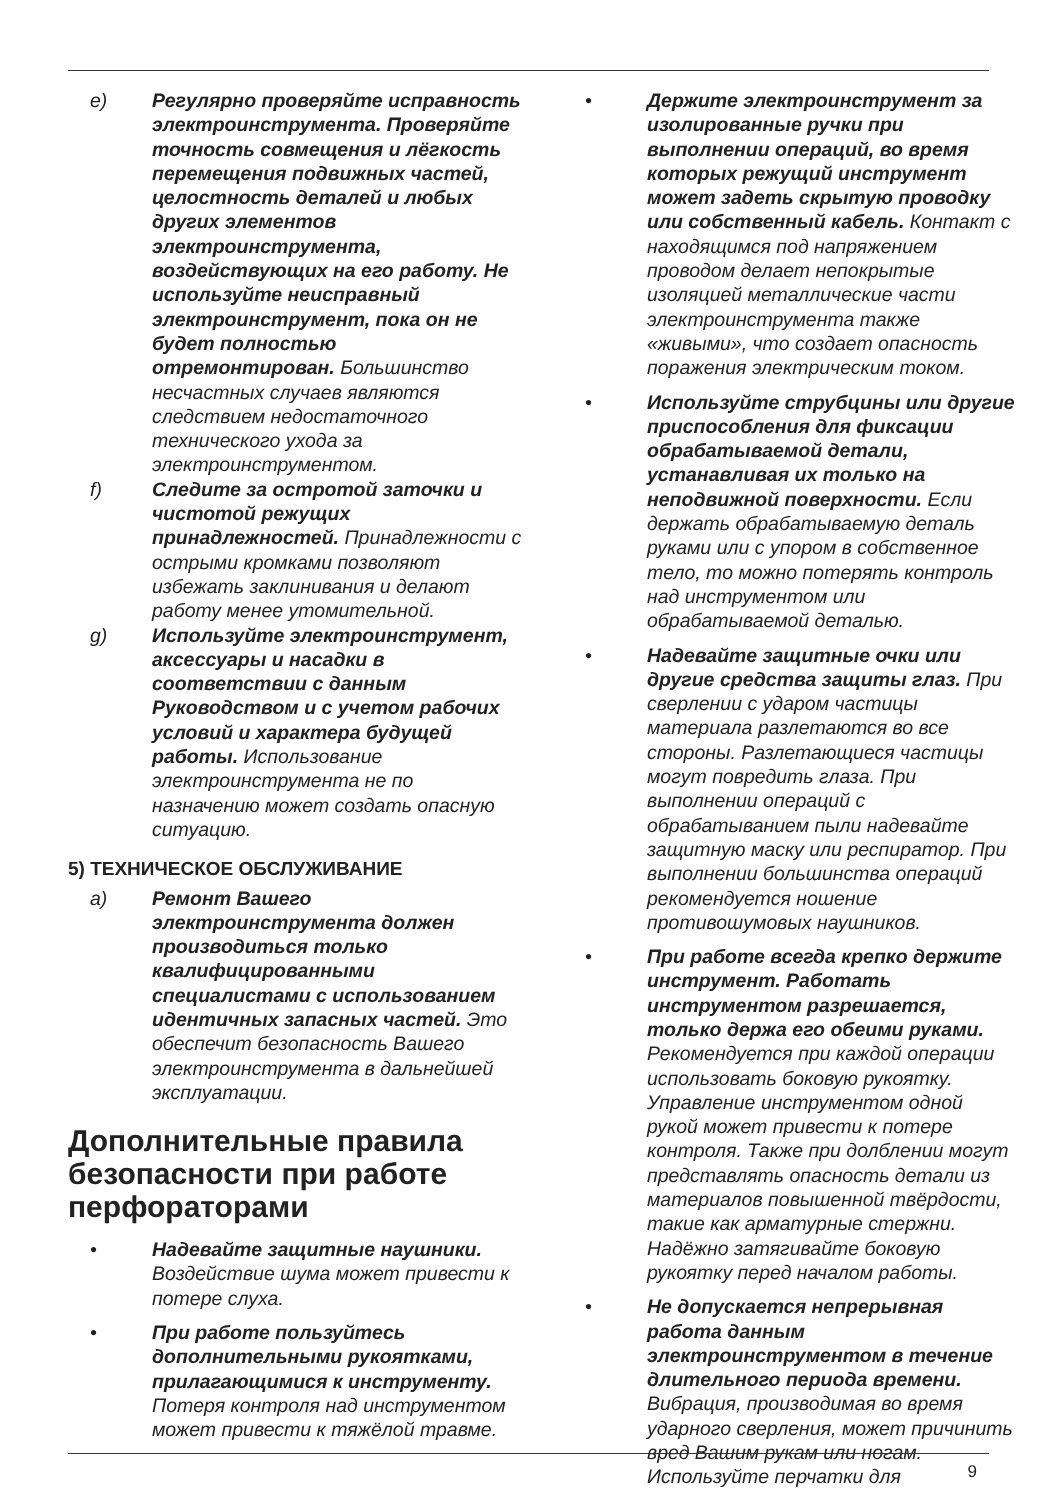e) Регулярно проверяйте исправность электроинструмента. Проверяйте точность совмещения и лёгкость перемещения подвижных частей, целостность деталей и любых других элементов электроинструмента, воздействующих на его работу. Не используйте неисправный электроинструмент, пока он не будет полностью отремонтирован. Большинство несчастных случаев являются следствием недостаточного технического ухода за электроинструментом.
f) Следите за остротой заточки и чистотой режущих принадлежностей. Принадлежности с острыми кромками позволяют избежать заклинивания и делают работу менее утомительной.
g) Используйте электроинструмент, аксессуары и насадки в соответствии с данным Руководством и с учетом рабочих условий и характера будущей работы. Использование электроинструмента не по назначению может создать опасную ситуацию.
5) ТЕХНИЧЕСКОЕ ОБСЛУЖИВАНИЕ
a) Ремонт Вашего электроинструмента должен производиться только квалифицированными специалистами с использованием идентичных запасных частей. Это обеспечит безопасность Вашего электроинструмента в дальнейшей эксплуатации.
Дополнительные правила безопасности при работе перфораторами
• Надевайте защитные наушники. Воздействие шума может привести к потере слуха.
• При работе пользуйтесь дополнительными рукоятками, прилагающимися к инструменту. Потеря контроля над инструментом может привести к тяжёлой травме.
• Держите электроинструмент за изолированные ручки при выполнении операций, во время которых режущий инструмент может задеть скрытую проводку или собственный кабель. Контакт с находящимся под напряжением проводом делает непокрытые изоляцией металлические части электроинструмента также «живыми», что создает опасность поражения электрическим током.
• Используйте струбцины или другие приспособления для фиксации обрабатываемой детали, устанавливая их только на неподвижной поверхности. Если держать обрабатываемую деталь руками или с упором в собственное тело, то можно потерять контроль над инструментом или обрабатываемой деталью.
• Надевайте защитные очки или другие средства защиты глаз. При сверлении с ударом частицы материала разлетаются во все стороны. Разлетающиеся частицы могут повредить глаза. При выполнении операций с обрабатыванием пыли надевайте защитную маску или респиратор. При выполнении большинства операций рекомендуется ношение противошумовых наушников.
• При работе всегда крепко держите инструмент. Работать инструментом разрешается, только держа его обеими руками. Рекомендуется при каждой операции использовать боковую рукоятку. Управление инструментом одной рукой может привести к потере контроля. Также при долблении могут представлять опасность детали из материалов повышенной твёрдости, такие как арматурные стержни. Надёжно затягивайте боковую рукоятку перед началом работы.
• Не допускается непрерывная работа данным электроинструментом в течение длительного периода времени. Вибрация, производимая во время ударного сверления, может причинить вред Вашим рукам или ногам. Используйте перчатки для
9